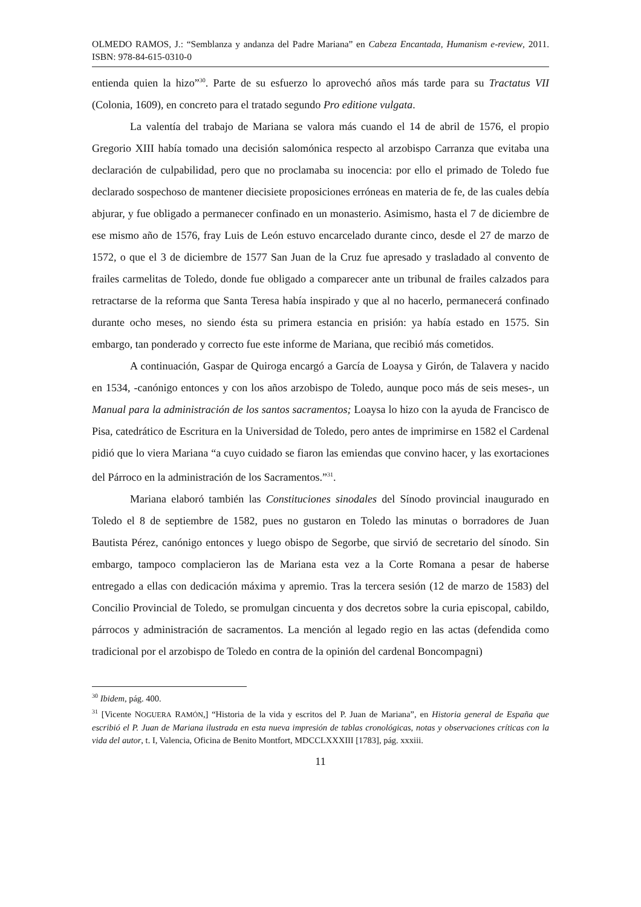OLMEDO RAMOS, J.: “Semblanza y andanza del Padre Mariana” en Cabeza Encantada, Humanism e-review, 2011. ISBN: 978-84-615-0310-0
entienda quien la hizo”<sup>30</sup>. Parte de su esfuerzo lo aprovechó años más tarde para su Tractatus VII (Colonia, 1609), en concreto para el tratado segundo Pro editione vulgata.
La valentía del trabajo de Mariana se valora más cuando el 14 de abril de 1576, el propio Gregorio XIII había tomado una decisión salomónica respecto al arzobispo Carranza que evitaba una declaración de culpabilidad, pero que no proclamaba su inocencia: por ello el primado de Toledo fue declarado sospechoso de mantener diecisiete proposiciones erróneas en materia de fe, de las cuales debía abjurar, y fue obligado a permanecer confinado en un monasterio. Asimismo, hasta el 7 de diciembre de ese mismo año de 1576, fray Luis de León estuvo encarcelado durante cinco, desde el 27 de marzo de 1572, o que el 3 de diciembre de 1577 San Juan de la Cruz fue apresado y trasladado al convento de frailes carmelitas de Toledo, donde fue obligado a comparecer ante un tribunal de frailes calzados para retractarse de la reforma que Santa Teresa había inspirado y que al no hacerlo, permanecerá confinado durante ocho meses, no siendo ésta su primera estancia en prisión: ya había estado en 1575. Sin embargo, tan ponderado y correcto fue este informe de Mariana, que recibió más cometidos.
A continuación, Gaspar de Quiroga encargó a García de Loaysa y Girón, de Talavera y nacido en 1534, -canónigo entonces y con los años arzobispo de Toledo, aunque poco más de seis meses-, un Manual para la administración de los santos sacramentos; Loaysa lo hizo con la ayuda de Francisco de Pisa, catedrático de Escritura en la Universidad de Toledo, pero antes de imprimirse en 1582 el Cardenal pidió que lo viera Mariana “a cuyo cuidado se fiaron las emiendas que convino hacer, y las exortaciones del Párroco en la administración de los Sacramentos.”<sup>31</sup>.
Mariana elaboró también las Constituciones sinodales del Sínodo provincial inaugurado en Toledo el 8 de septiembre de 1582, pues no gustaron en Toledo las minutas o borradores de Juan Bautista Pérez, canónigo entonces y luego obispo de Segorbe, que sirvió de secretario del sínodo. Sin embargo, tampoco complacieron las de Mariana esta vez a la Corte Romana a pesar de haberse entregado a ellas con dedicación máxima y apremio. Tras la tercera sesión (12 de marzo de 1583) del Concilio Provincial de Toledo, se promulgan cincuenta y dos decretos sobre la curia episcopal, cabildo, párrocos y administración de sacramentos. La mención al legado regio en las actas (defendida como tradicional por el arzobispo de Toledo en contra de la opinión del cardenal Boncompagni)
<sup>30</sup> Ibidem, pág. 400.
<sup>31</sup> [Vicente NOGUERA RAMÓN,] “Historia de la vida y escritos del P. Juan de Mariana”, en Historia general de España que escribió el P. Juan de Mariana ilustrada en esta nueva impresión de tablas cronológicas, notas y observaciones críticas con la vida del autor, t. I, Valencia, Oficina de Benito Montfort, MDCCLXXXIII [1783], pág. xxxiii.
11